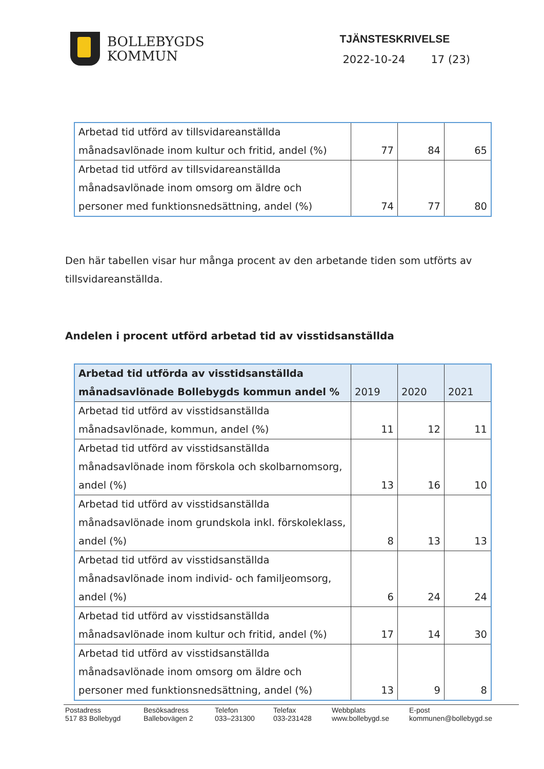BOLLEBYGDS
KOMMUN
TJÄNSTESKRIVELSE
2022-10-24 17 (23)
| Arbetad tid utförd av tillsvidareanställda månadsavlönade inom kultur och fritid, andel (%) | 77 | 84 | 65 |
| Arbetad tid utförd av tillsvidareanställda månadsavlönade inom omsorg om äldre och personer med funktionsnedsättning, andel (%) | 74 | 77 | 80 |
Den här tabellen visar hur många procent av den arbetande tiden som utförts av tillsvidareanställda.
Andelen i procent utförd arbetad tid av visstidsanställda
| Arbetad tid utförda av visstidsanställda månadsavlönade Bollebygds kommun andel % | 2019 | 2020 | 2021 |
| --- | --- | --- | --- |
| Arbetad tid utförd av visstidsanställda månadsavlönade, kommun, andel (%) | 11 | 12 | 11 |
| Arbetad tid utförd av visstidsanställda månadsavlönade inom förskola och skolbarnomsorg, andel (%) | 13 | 16 | 10 |
| Arbetad tid utförd av visstidsanställda månadsavlönade inom grundskola inkl. förskoleklass, andel (%) | 8 | 13 | 13 |
| Arbetad tid utförd av visstidsanställda månadsavlönade inom individ- och familjeomsorg, andel (%) | 6 | 24 | 24 |
| Arbetad tid utförd av visstidsanställda månadsavlönade inom kultur och fritid, andel (%) | 17 | 14 | 30 |
| Arbetad tid utförd av visstidsanställda månadsavlönade inom omsorg om äldre och personer med funktionsnedsättning, andel (%) | 13 | 9 | 8 |
Postadress
517 83 Bollebygd
Besöksadress
Ballebovägen 2
Telefon
033–231300
Telefax
033-231428
Webbplats
www.bollebygd.se
E-post
kommunen@bollebygd.se